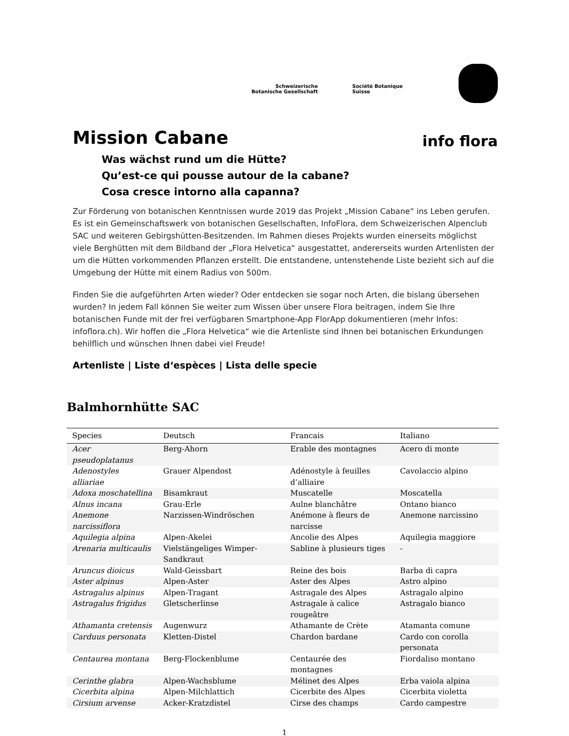Schweizerische
Botanische Gesellschaft
Société Botanique
Suisse
info flora
Mission Cabane
Was wächst rund um die Hütte?
Qu’est-ce qui pousse autour de la cabane?
Cosa cresce intorno alla capanna?
Zur Förderung von botanischen Kenntnissen wurde 2019 das Projekt „Mission Cabane“ ins Leben gerufen. Es ist ein Gemeinschaftswerk von botanischen Gesellschaften, InfoFlora, dem Schweizerischen Alpenclub SAC und weiteren Gebirgshütten-Besitzenden. Im Rahmen dieses Projekts wurden einerseits möglichst viele Berghütten mit dem Bildband der „Flora Helvetica“ ausgestattet, andererseits wurden Artenlisten der um die Hütten vorkommenden Pflanzen erstellt. Die entstandene, untenstehende Liste bezieht sich auf die Umgebung der Hütte mit einem Radius von 500m.
Finden Sie die aufgeführten Arten wieder? Oder entdecken sie sogar noch Arten, die bislang übersehen wurden? In jedem Fall können Sie weiter zum Wissen über unsere Flora beitragen, indem Sie Ihre botanischen Funde mit der frei verfügbaren Smartphone-App FlorApp dokumentieren (mehr Infos: infoflora.ch). Wir hoffen die „Flora Helvetica“ wie die Artenliste sind Ihnen bei botanischen Erkundungen behilflich und wünschen Ihnen dabei viel Freude!
Artenliste | Liste d‘espèces | Lista delle specie
Balmhornhütte SAC
| Species | Deutsch | Francais | Italiano |
| --- | --- | --- | --- |
| Acer pseudoplatanus | Berg-Ahorn | Erable des montagnes | Acero di monte |
| Adenostyles alliariae | Grauer Alpendost | Adénostyle à feuilles d’alliaire | Cavolaccio alpino |
| Adoxa moschatellina | Bisamkraut | Muscatelle | Moscatella |
| Alnus incana | Grau-Erle | Aulne blanchâtre | Ontano bianco |
| Anemone narcissiflora | Narzissen-Windröschen | Anémone à fleurs de narcisse | Anemone narcissino |
| Aquilegia alpina | Alpen-Akelei | Ancolie des Alpes | Aquilegia maggiore |
| Arenaria multicaulis | Vielstängeliges Wimper-Sandkraut | Sabline à plusieurs tiges | - |
| Aruncus dioicus | Wald-Geissbart | Reine des bois | Barba di capra |
| Aster alpinus | Alpen-Aster | Aster des Alpes | Astro alpino |
| Astragalus alpinus | Alpen-Tragant | Astragale des Alpes | Astragalo alpino |
| Astragalus frigidus | Gletscherlinse | Astragale à calice rougeâtre | Astragalo bianco |
| Athamanta cretensis | Augenwurz | Athamante de Crète | Atamanta comune |
| Carduus personata | Kletten-Distel | Chardon bardane | Cardo con corolla personata |
| Centaurea montana | Berg-Flockenblume | Centaurée des montagnes | Fiordaliso montano |
| Cerinthe glabra | Alpen-Wachsblume | Mélinet des Alpes | Erba vaiola alpina |
| Cicerbita alpina | Alpen-Milchlattich | Cicerbite des Alpes | Cicerbita violetta |
| Cirsium arvense | Acker-Kratzdistel | Cirse des champs | Cardo campestre |
1